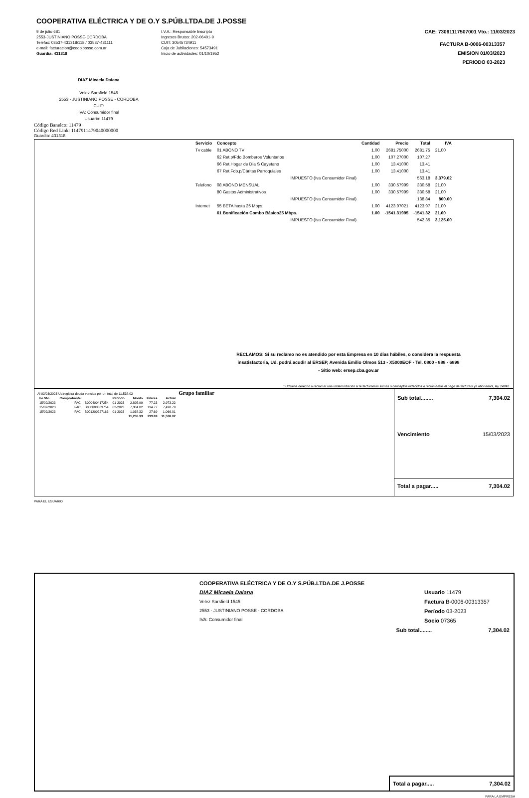COOPERATIVA ELÉCTRICA Y DE O.Y S.PÚB.LTDA.DE J.POSSE
9 de julio 681
2553-JUSTINIANO POSSE-CORDOBA
Telefax: 03537-431318/118 / 03537-431111
e-mail: facturacion@coopjposse.com.ar
Guardia: 431318
I.V.A.: Responsable Inscripto
Ingresos Brutos: 202-06401-9
CUIT: 30545734911
Caja de Jubilaciones: 54573491
Inicio de actividades: 01/10/1952
CAE: 73091117507001 Vto.: 11/03/2023
FACTURA B-0006-00313357
EMISION 01/03/2023
PERIODO 03-2023
DIAZ Micaela Daiana
Velez Sarsfield 1545
2553 - JUSTINIANO POSSE - CORDOBA
CUIT:
IVA: Consumidor final
Usuario: 11479
Código Banelco: 11479
Código Red Link: 1147911479040000000
Guardia: 431318
| Servicio | Concepto | Cantidad | Precio | Total | IVA |
| --- | --- | --- | --- | --- | --- |
| Tv cable | 01 ABONO TV | 1.00 | 2681.75000 | 2681.75 | 21.00 |
| | 62 Ret.p/Fdo.Bomberos Voluntarios | 1.00 | 107.27000 | 107.27 | |
| | 66 Ret.Hogar de Día S Cayetano | 1.00 | 13.41000 | 13.41 | |
| | 67 Ret.Fdo.p/Cáritas Parroquiales | 1.00 | 13.41000 | 13.41 | |
| | IMPUESTO (Iva Consumidor Final) | | | 563.18 | 3,379.02 |
| Telefono | 08 ABONO MENSUAL | 1.00 | 330.57999 | 330.58 | 21.00 |
| | 80 Gastos Administrativos | 1.00 | 330.57999 | 330.58 | 21.00 |
| | IMPUESTO (Iva Consumidor Final) | | | 138.84 | 800.00 |
| Internet | 55 BETA hasta 25 Mbps. | 1.00 | 4123.97021 | 4123.97 | 21.00 |
| | 61 Bonificación Combo Básico25 Mbps. | 1.00 | -1541.31995 | -1541.32 | 21.00 |
| | IMPUESTO (Iva Consumidor Final) | | | 542.35 | 3,125.00 |
RECLAMOS: Si su reclamo no es atendido por esta Empresa en 10 días hábiles, o considera la respuesta
insatisfactoria, Ud. podrá acudir al ERSEP, Avenida Emilio Olmos 513 - X5000EOF - Tel. 0800 - 888 - 6898
- Sitio web: ersep.cba.gov.ar
* Ud.tiene derecho a reclamar una imdemnización si le facturamos sumas o conceptos indebidos o reclamamos el pago de factura/s ya abonada/s, ley 24240
Al 03/03/2023 Ud.registra deuda vencida por un total de 11,538.02 Grupo familiar
| Fe.Vto. | Comprobante | | Período | Monto | Interes | Actual |
| --- | --- | --- | --- | --- | --- | --- |
| 15/02/2023 | FAC | B000400417254 | 01-2023 | 2,895.99 | 77.23 | 2,973.22 |
| 15/02/2023 | FAC | B000600309754 | 02-2023 | 7,304.02 | 194.77 | 7,498.79 |
| 15/02/2023 | FAC | B001200227163 | 01-2023 | 1,038.32 | 27.69 | 1,066.01 |
| | | | | 11,238.33 | 299.69 | 11,538.02 |
Sub total........ 7,304.02
Vencimiento 15/03/2023
Total a pagar..... 7,304.02
PARA EL USUARIO
COOPERATIVA ELÉCTRICA Y DE O.Y S.PÚB.LTDA.DE J.POSSE
DIAZ Micaela Daiana
Velez Sarsfield 1545
2553 - JUSTINIANO POSSE - CORDOBA
IVA: Consumidor final
Usuario 11479
Factura B-0006-00313357
Período 03-2023
Socio 07365
Sub total........ 7,304.02
Total a pagar..... 7,304.02
PARA LA EMPRESA